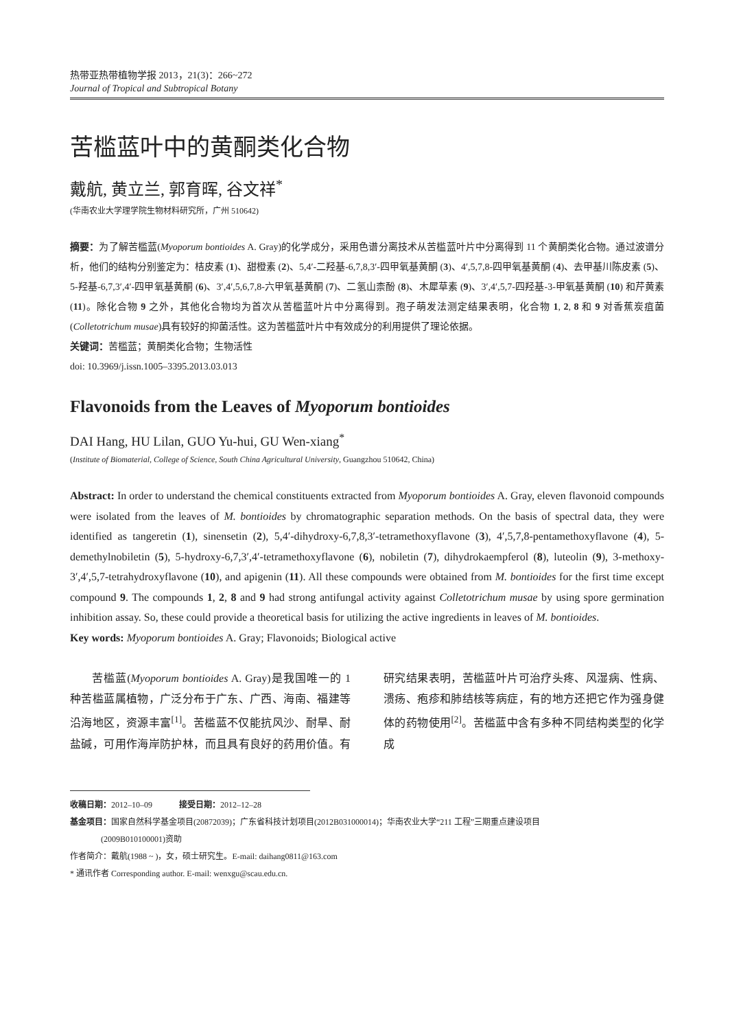热带亚热带植物学报 2013，21(3)：266~272
Journal of Tropical and Subtropical Botany
苦槛蓝叶中的黄酮类化合物
戴航, 黄立兰, 郭育晖, 谷文祥<sup>*</sup>
(华南农业大学理学院生物材料研究所，广州 510642)
摘要：为了解苦槛蓝(Myoporum bontioides A. Gray)的化学成分，采用色谱分离技术从苦槛蓝叶片中分离得到 11 个黄酮类化合物。通过波谱分析，他们的结构分别鉴定为：桔皮素 (1)、甜橙素 (2)、5,4′-二羟基-6,7,8,3′-四甲氧基黄酮 (3)、4′,5,7,8-四甲氧基黄酮 (4)、去甲基川陈皮素 (5)、5-羟基-6,7,3′,4′-四甲氧基黄酮 (6)、3′,4′,5,6,7,8-六甲氧基黄酮 (7)、二氢山柰酚 (8)、木犀草素 (9)、3′,4′,5,7-四羟基-3-甲氧基黄酮 (10) 和芹黄素 (11)。除化合物 9 之外，其他化合物均为首次从苦槛蓝叶片中分离得到。孢子萌发法测定结果表明，化合物 1, 2, 8 和 9 对香蕉炭疽菌(Colletotrichum musae)具有较好的抑菌活性。这为苦槛蓝叶片中有效成分的利用提供了理论依据。
关键词：苦槛蓝；黄酮类化合物；生物活性
doi: 10.3969/j.issn.1005–3395.2013.03.013
Flavonoids from the Leaves of Myoporum bontioides
DAI Hang, HU Lilan, GUO Yu-hui, GU Wen-xiang<sup>*</sup>
(Institute of Biomaterial, College of Science, South China Agricultural University, Guangzhou 510642, China)
Abstract: In order to understand the chemical constituents extracted from Myoporum bontioides A. Gray, eleven flavonoid compounds were isolated from the leaves of M. bontioides by chromatographic separation methods. On the basis of spectral data, they were identified as tangeretin (1), sinensetin (2), 5,4′-dihydroxy-6,7,8,3′-tetramethoxyflavone (3), 4′,5,7,8-pentamethoxyflavone (4), 5-demethylnobiletin (5), 5-hydroxy-6,7,3′,4′-tetramethoxyflavone (6), nobiletin (7), dihydrokaempferol (8), luteolin (9), 3-methoxy-3′,4′,5,7-tetrahydroxyflavone (10), and apigenin (11). All these compounds were obtained from M. bontioides for the first time except compound 9. The compounds 1, 2, 8 and 9 had strong antifungal activity against Colletotrichum musae by using spore germination inhibition assay. So, these could provide a theoretical basis for utilizing the active ingredients in leaves of M. bontioides.
Key words: Myoporum bontioides A. Gray; Flavonoids; Biological active
苦槛蓝(Myoporum bontioides A. Gray)是我国唯一的 1 种苦槛蓝属植物，广泛分布于广东、广西、海南、福建等沿海地区，资源丰富<sup>[1]</sup>。苦槛蓝不仅能抗风沙、耐旱、耐盐碱，可用作海岸防护林，而且具有良好的药用价值。有研究结果表明，苦槛蓝叶片可治疗头疼、风湿病、性病、溃疡、疱疹和肺结核等病症，有的地方还把它作为强身健体的药物使用<sup>[2]</sup>。苦槛蓝中含有多种不同结构类型的化学成
收稿日期：2012–10–09 接受日期：2012–12–28
基金项目：国家自然科学基金项目(20872039)；广东省科技计划项目(2012B031000014)；华南农业大学“211 工程”三期重点建设项目
(2009B010100001)资助
作者简介：戴航(1988 ~ )，女，硕士研究生。E-mail: daihang0811@163.com
* 通讯作者 Corresponding author. E-mail: wenxgu@scau.edu.cn.